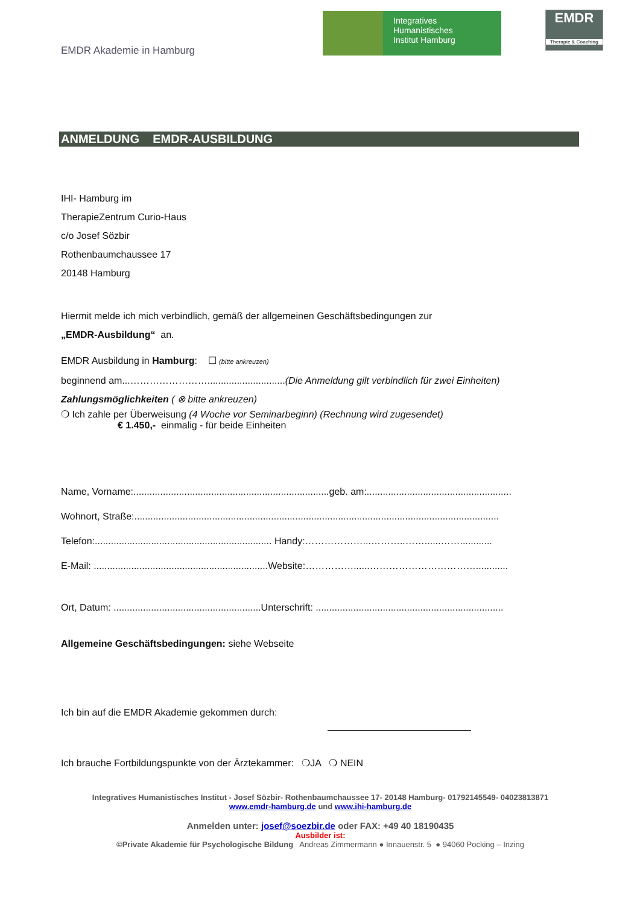EMDR Akademie in Hamburg
Integratives
Humanistisches
Institut Hamburg
EMDR
Therapie & Coaching
ANMELDUNG EMDR-AUSBILDUNG
IHI- Hamburg im
TherapieZentrum Curio-Haus
c/o Josef Sözbir
Rothenbaumchaussee 17
20148 Hamburg
Hiermit melde ich mich verbindlich, gemäß der allgemeinen Geschäftsbedingungen zur
„EMDR-Ausbildung“ an.
EMDR Ausbildung in Hamburg: ☐ (bitte ankreuzen)
beginnend am...…………………….............................(Die Anmeldung gilt verbindlich für zwei Einheiten)
Zahlungsmöglichkeiten ( ⊗ bitte ankreuzen)
❍ Ich zahle per Überweisung (4 Woche vor Seminarbeginn) (Rechnung wird zugesendet)
€ 1.450,- einmalig - für beide Einheiten
Name, Vorname:.........................................................................geb. am:......................................................
Wohnort, Straße:........................................................................................................................................
Telefon:.................................................................. Handy:………………...………..……......……............
E-Mail: .................................................................Website:……………......……………………………............
Ort, Datum: .......................................................Unterschrift: ......................................................................
Allgemeine Geschäftsbedingungen: siehe Webseite
Ich bin auf die EMDR Akademie gekommen durch:
Ich brauche Fortbildungspunkte von der Ärztekammer: ❍JA ❍ NEIN
Integratives Humanistisches Institut - Josef Sözbir- Rothenbaumchaussee 17- 20148 Hamburg- 01792145549- 04023813871
www.emdr-hamburg.de und www.ihi-hamburg.de
Anmelden unter: josef@soezbir.de oder FAX: +49 40 18190435
Ausbilder ist:
©Private Akademie für Psychologische Bildung Andreas Zimmermann ● Innauenstr. 5 ● 94060 Pocking – Inzing